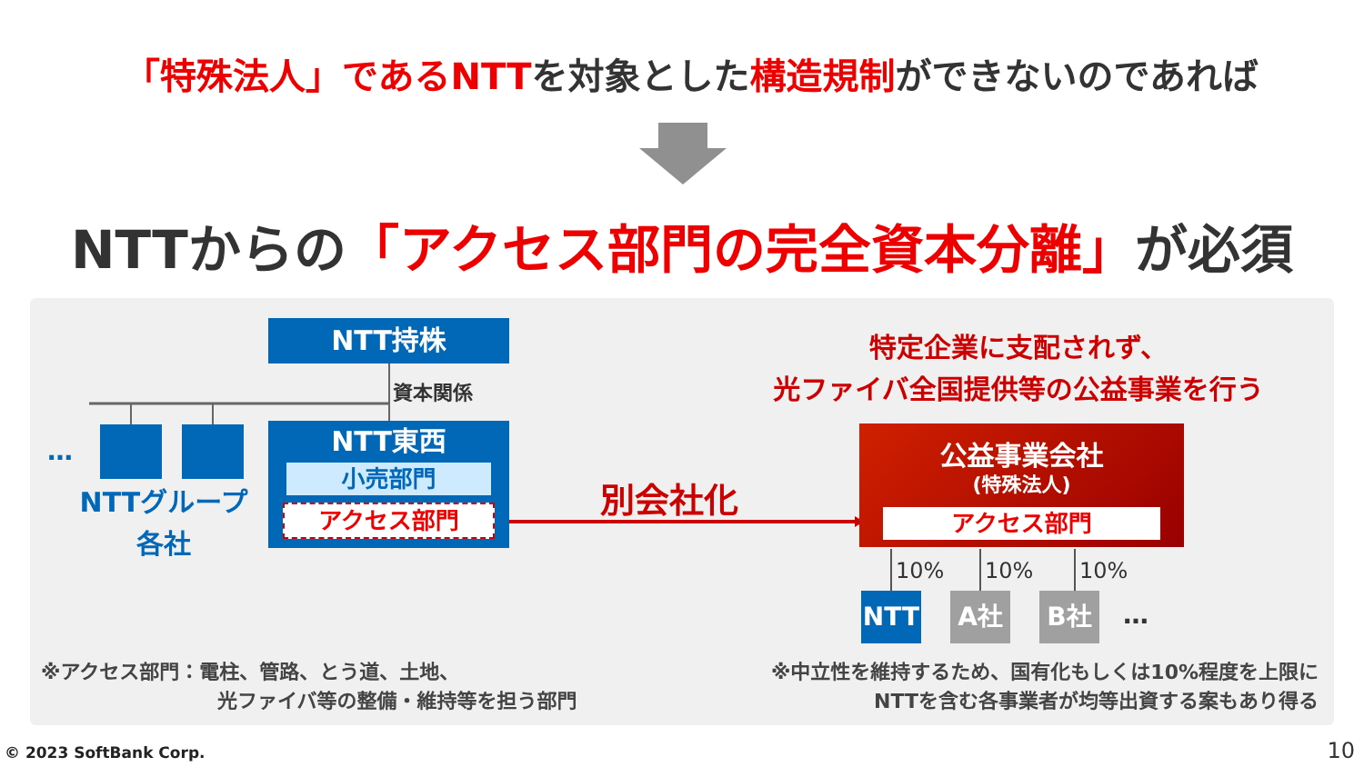「特殊法人」である NTTを対象とした構造規制ができないのであれば
NTTからの「アクセス部門の完全資本分離」が必須
NTT持株
資本関係
…
NTTグループ
各社
NTT東西
小売部門
アクセス部門
別会社化
特定企業に支配されず、
光ファイバ全国提供等の公益事業を行う
公益事業会社
(特殊法人)
アクセス部門
10% 10% 10%
NTT A社 B社 …
※アクセス部門：電柱、管路、とう道、土地、
光ファイバ等の整備・維持等を担う部門
※中立性を維持するため、国有化もしくは10%程度を上限に
NTTを含む各事業者が均等出資する案もあり得る
© 2023 SoftBank Corp. 10